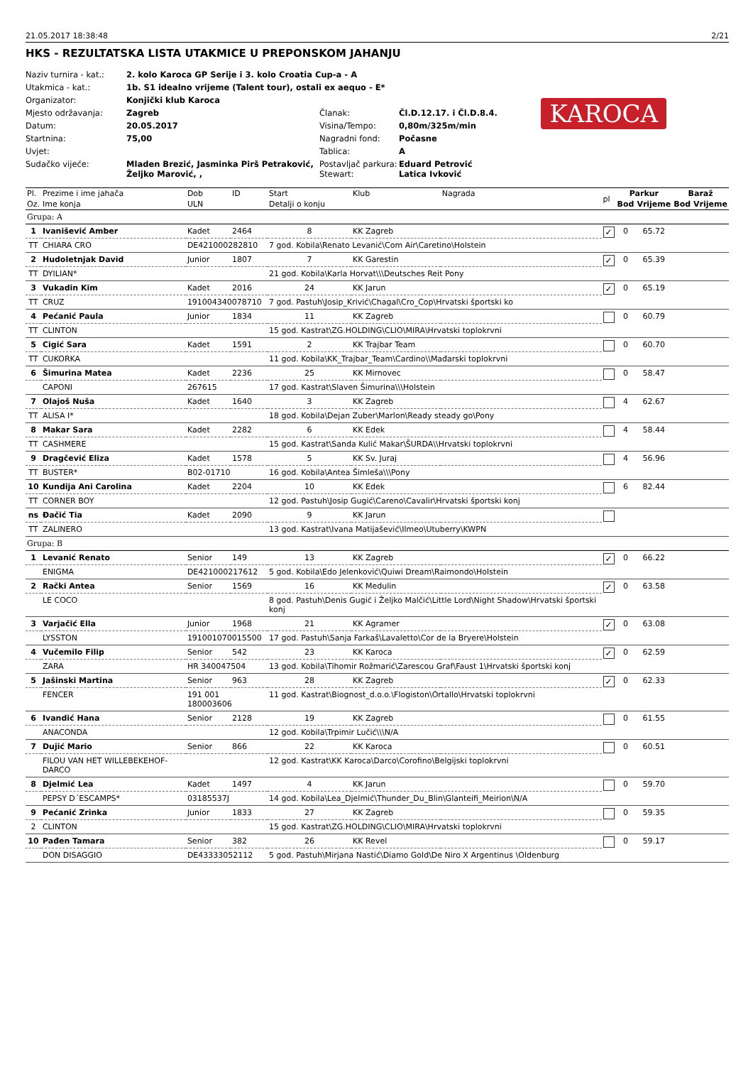21.05.2017 18:38:48 2/21
HKS - REZULTATSKA LISTA UTAKMICE U PREPONSKOM JAHANJU
| Naziv turnira - kat.: | 2. kolo Karoca GP Serije i 3. kolo Croatia Cup-a - A | | |
| Utakmica - kat.: | 1b. S1 idealno vrijeme (Talent tour), ostali ex aequo - E* | | |
| Organizator: | Konjički klub Karoca | | |
| Mjesto održavanja: | Zagreb | Članak: | Čl.D.12.17. i Čl.D.8.4. |
| Datum: | 20.05.2017 | Visina/Tempo: | 0,80m/325m/min |
| Startnina: | 75,00 | Nagradni fond: | Počasne |
| Uvjet: | | Tablica: | A |
| Sudačko vijeće: | Mladen Brezić, Jasminka Pirš Petraković, Željko Marović, , | Postavljač parkura: Stewart: | Eduard Petrović Latica Ivković |
KAROCA
| Pl. | Prezime i ime jahača | Dob | ID | Start | Klub | Nagrada | pl | Parkur | | Baraž | |
| --- | --- | --- | --- | --- | --- | --- | --- | --- | --- | --- | --- |
| Oz. | Ime konja | ULN | | Detalji o konju | | | | Bod | Vrijeme | Bod | Vrijeme |
| Grupa: A | | | | | | | | | | | |
| 1 | Ivanišević Amber | Kadet | 2464 | 8 | KK Zagreb | | ✓ | 0 | 65.72 | | |
| TT | CHIARA CRO | DE421000282810 | | 7 god. Kobila\Renato Levanić\Com Air\Caretino\Holstein | | | | | | | |
| 2 | Hudoletnjak David | Junior | 1807 | 7 | KK Garestin | | ✓ | 0 | 65.39 | | |
| TT | DYILIAN* | | | 21 god. Kobila\Karla Horvat\\\Deutsches Reit Pony | | | | | | | |
| 3 | Vukadin Kim | Kadet | 2016 | 24 | KK Jarun | | ✓ | 0 | 65.19 | | |
| TT | CRUZ | 191004340078710 | | 7 god. Pastuh\Josip_Krivić\Chagal\Cro_Cop\Hrvatski športski ko | | | | | | | |
| 4 | Pećanić Paula | Junior | 1834 | 11 | KK Zagreb | | | 0 | 60.79 | | |
| TT | CLINTON | | | 15 god. Kastrat\ZG.HOLDING\CLIO\MIRA\Hrvatski toplokrvni | | | | | | | |
| 5 | Cigić Sara | Kadet | 1591 | 2 | KK Trajbar Team | | | 0 | 60.70 | | |
| TT | CUKORKA | | | 11 god. Kobila\KK_Trajbar_Team\Cardino\\Mađarski toplokrvni | | | | | | | |
| 6 | Šimurina Matea | Kadet | 2236 | 25 | KK Mirnovec | | | 0 | 58.47 | | |
| | CAPONI | 267615 | | 17 god. Kastrat\Slaven Šimurina\\\Holstein | | | | | | | |
| 7 | Olajoš Nuša | Kadet | 1640 | 3 | KK Zagreb | | | 4 | 62.67 | | |
| TT | ALISA I* | | | 18 god. Kobila\Dejan Zuber\Marlon\Ready steady go\Pony | | | | | | | |
| 8 | Makar Sara | Kadet | 2282 | 6 | KK Edek | | | 4 | 58.44 | | |
| TT | CASHMERE | | | 15 god. Kastrat\Sanda Kulić Makar\ŠURDA\\Hrvatski toplokrvni | | | | | | | |
| 9 | Dragčević Eliza | Kadet | 1578 | 5 | KK Sv. Juraj | | | 4 | 56.96 | | |
| TT | BUSTER* | B02-01710 | | 16 god. Kobila\Antea Šimleša\\\Pony | | | | | | | |
| 10 | Kundija Ani Carolina | Kadet | 2204 | 10 | KK Edek | | | 6 | 82.44 | | |
| TT | CORNER BOY | | | 12 god. Pastuh\Josip Gugić\Careno\Cavalir\Hrvatski športski konj | | | | | | | |
| ns | Đačić Tia | Kadet | 2090 | 9 | KK Jarun | | | | | | |
| TT | ZALINERO | | | 13 god. Kastrat\Ivana Matijašević\Ilmeo\Utuberry\KWPN | | | | | | | |
| Grupa: B | | | | | | | | | | | |
| 1 | Levanić Renato | Senior | 149 | 13 | KK Zagreb | | ✓ | 0 | 66.22 | | |
| | ENIGMA | DE421000217612 | | 5 god. Kobila\Edo Jelenković\Quiwi Dream\Raimondo\Holstein | | | | | | | |
| 2 | Rački Antea | Senior | 1569 | 16 | KK Medulin | | ✓ | 0 | 63.58 | | |
| | LE COCO | | | 8 god. Pastuh\Denis Gugić i Željko Malčić\Little Lord\Night Shadow\Hrvatski športski konj | | | | | | | |
| 3 | Varjačić Ella | Junior | 1968 | 21 | KK Agramer | | ✓ | 0 | 63.08 | | |
| | LYSSTON | 191001070015500 | | 17 god. Pastuh\Sanja Farkaš\Lavaletto\Cor de la Bryere\Holstein | | | | | | | |
| 4 | Vučemilo Filip | Senior | 542 | 23 | KK Karoca | | ✓ | 0 | 62.59 | | |
| | ZARA | HR 340047504 | | 13 god. Kobila\Tihomir Rožmarić\Zarescou Graf\Faust 1\Hrvatski športski konj | | | | | | | |
| 5 | Jašinski Martina | Senior | 963 | 28 | KK Zagreb | | ✓ | 0 | 62.33 | | |
| | FENCER | 191 001 180003606 | | 11 god. Kastrat\Biognost_d.o.o.\Flogiston\Ortallo\Hrvatski toplokrvni | | | | | | | |
| 6 | Ivandić Hana | Senior | 2128 | 19 | KK Zagreb | | | 0 | 61.55 | | |
| | ANACONDA | | | 12 god. Kobila\Trpimir Lučić\\\N/A | | | | | | | |
| 7 | Dujić Mario | Senior | 866 | 22 | KK Karoca | | | 0 | 60.51 | | |
| | FILOU VAN HET WILLEBEKEHOF-DARCO | | | 12 god. Kastrat\KK Karoca\Darco\Corofino\Belgijski toplokrvni | | | | | | | |
| 8 | Djelmić Lea | Kadet | 1497 | 4 | KK Jarun | | | 0 | 59.70 | | |
| | PEPSY D´ESCAMPS* | 03185537J | | 14 god. Kobila\Lea_Djelmić\Thunder_Du_Blin\Glanteifi_Meirion\N/A | | | | | | | |
| 9 | Pećanić Zrinka | Junior | 1833 | 27 | KK Zagreb | | | 0 | 59.35 | | |
| 2 | CLINTON | | | 15 god. Kastrat\ZG.HOLDING\CLIO\MIRA\Hrvatski toplokrvni | | | | | | | |
| 10 | Pađen Tamara | Senior | 382 | 26 | KK Revel | | | 0 | 59.17 | | |
| | DON DISAGGIO | DE43333052112 | | 5 god. Pastuh\Mirjana Nastić\Diamo Gold\De Niro X Argentinus \Oldenburg | | | | | | | |